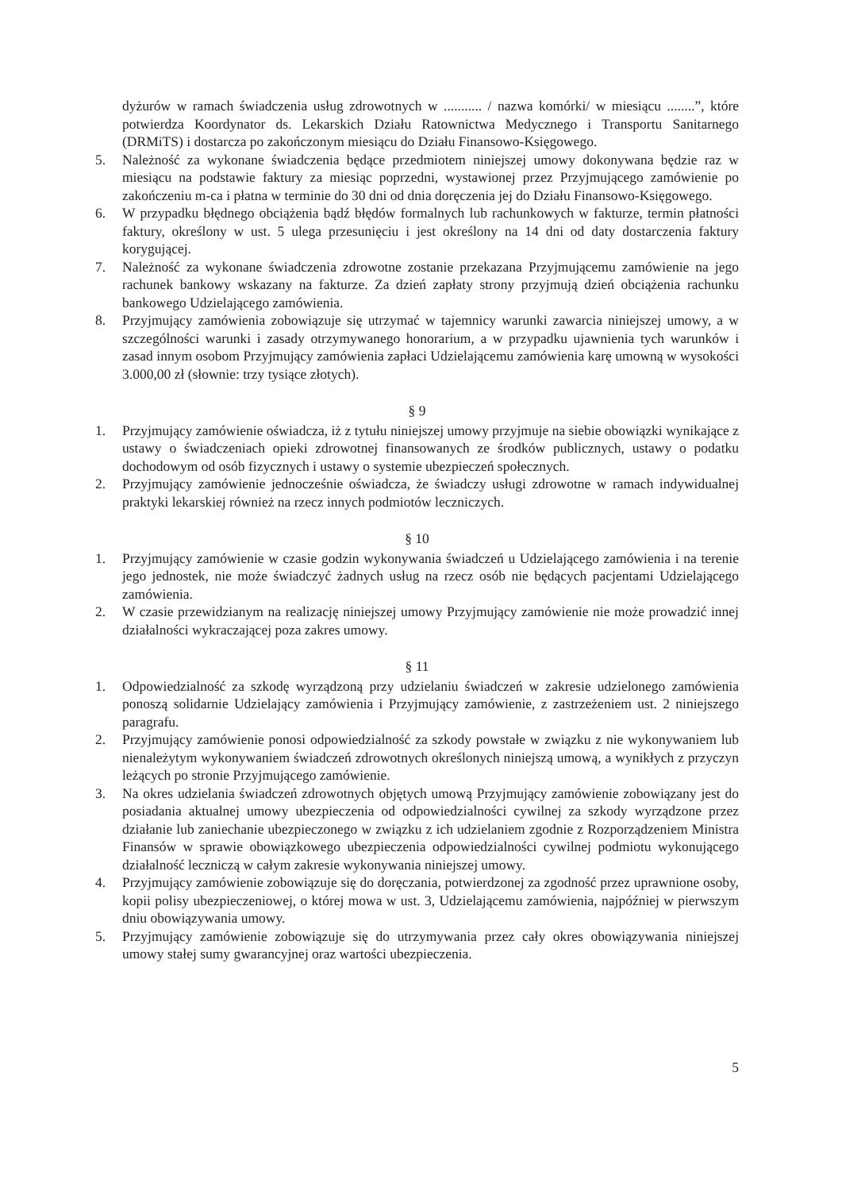dyżurów w ramach świadczenia usług zdrowotnych w ........... / nazwa komórki/ w miesiącu ........”, które potwierdza Koordynator ds. Lekarskich Działu Ratownictwa Medycznego i Transportu Sanitarnego (DRMiTS) i dostarcza po zakończonym miesiącu do Działu Finansowo-Księgowego.
5. Należność za wykonane świadczenia będące przedmiotem niniejszej umowy dokonywana będzie raz w miesiącu na podstawie faktury za miesiąc poprzedni, wystawionej przez Przyjmującego zamówienie po zakończeniu m-ca i płatna w terminie do 30 dni od dnia doręczenia jej do Działu Finansowo-Księgowego.
6. W przypadku błędnego obciążenia bądź błędów formalnych lub rachunkowych w fakturze, termin płatności faktury, określony w ust. 5 ulega przesunięciu i jest określony na 14 dni od daty dostarczenia faktury korygującej.
7. Należność za wykonane świadczenia zdrowotne zostanie przekazana Przyjmującemu zamówienie na jego rachunek bankowy wskazany na fakturze. Za dzień zapłaty strony przyjmują dzień obciążenia rachunku bankowego Udzielającego zamówienia.
8. Przyjmujący zamówienia zobowiązuje się utrzymać w tajemnicy warunki zawarcia niniejszej umowy, a w szczególności warunki i zasady otrzymywanego honorarium, a w przypadku ujawnienia tych warunków i zasad innym osobom Przyjmujący zamówienia zapłaci Udzielającemu zamówienia karę umowną w wysokości 3.000,00 zł (słownie: trzy tysiące złotych).
§ 9
1. Przyjmujący zamówienie oświadcza, iż z tytułu niniejszej umowy przyjmuje na siebie obowiązki wynikające z ustawy o świadczeniach opieki zdrowotnej finansowanych ze środków publicznych, ustawy o podatku dochodowym od osób fizycznych i ustawy o systemie ubezpieczeń społecznych.
2. Przyjmujący zamówienie jednocześnie oświadcza, że świadczy usługi zdrowotne w ramach indywidualnej praktyki lekarskiej również na rzecz innych podmiotów leczniczych.
§ 10
1. Przyjmujący zamówienie w czasie godzin wykonywania świadczeń u Udzielającego zamówienia i na terenie jego jednostek, nie może świadczyć żadnych usług na rzecz osób nie będących pacjentami Udzielającego zamówienia.
2. W czasie przewidzianym na realizację niniejszej umowy Przyjmujący zamówienie nie może prowadzić innej działalności wykraczającej poza zakres umowy.
§ 11
1. Odpowiedzialność za szkodę wyrządzoną przy udzielaniu świadczeń w zakresie udzielonego zamówienia ponoszą solidarnie Udzielający zamówienia i Przyjmujący zamówienie, z zastrzeżeniem ust. 2 niniejszego paragrafu.
2. Przyjmujący zamówienie ponosi odpowiedzialność za szkody powstałe w związku z nie wykonywaniem lub nienależytym wykonywaniem świadczeń zdrowotnych określonych niniejszą umową, a wynikłych z przyczyn leżących po stronie Przyjmującego zamówienie.
3. Na okres udzielania świadczeń zdrowotnych objętych umową Przyjmujący zamówienie zobowiązany jest do posiadania aktualnej umowy ubezpieczenia od odpowiedzialności cywilnej za szkody wyrządzone przez działanie lub zaniechanie ubezpieczonego w związku z ich udzielaniem zgodnie z Rozporządzeniem Ministra Finansów w sprawie obowiązkowego ubezpieczenia odpowiedzialności cywilnej podmiotu wykonującego działalność leczniczą w całym zakresie wykonywania niniejszej umowy.
4. Przyjmujący zamówienie zobowiązuje się do doręczania, potwierdzonej za zgodność przez uprawnione osoby, kopii polisy ubezpieczeniowej, o której mowa w ust. 3, Udzielającemu zamówienia, najpóźniej w pierwszym dniu obowiązywania umowy.
5. Przyjmujący zamówienie zobowiązuje się do utrzymywania przez cały okres obowiązywania niniejszej umowy stałej sumy gwarancyjnej oraz wartości ubezpieczenia.
5